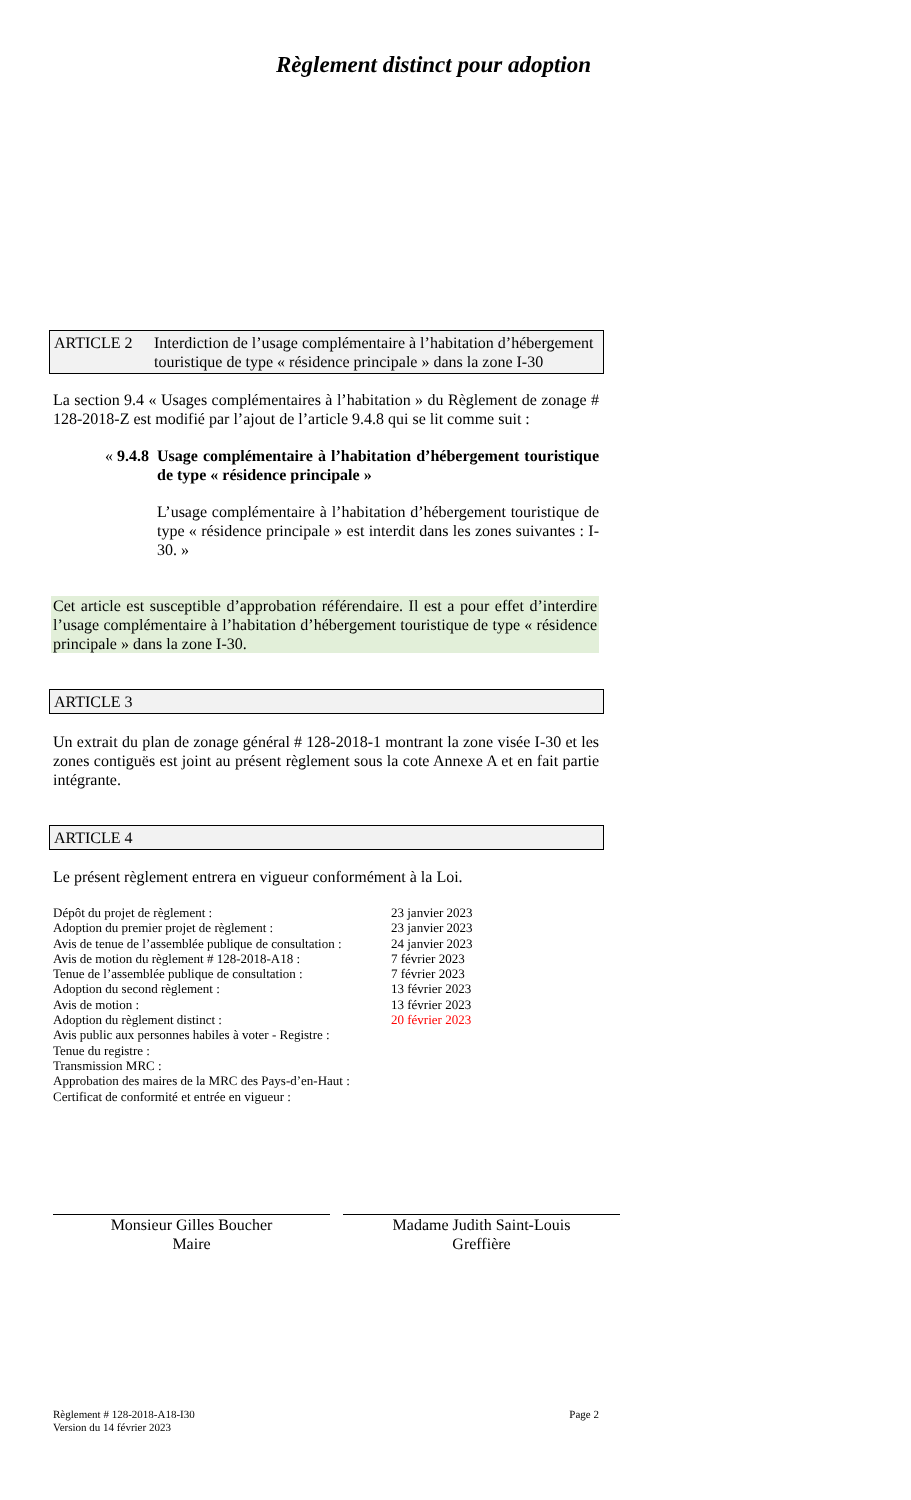Règlement distinct pour adoption
ARTICLE 2 Interdiction de l’usage complémentaire à l’habitation d’hébergement touristique de type « résidence principale » dans la zone I-30
La section 9.4 « Usages complémentaires à l’habitation » du Règlement de zonage # 128-2018-Z est modifié par l’ajout de l’article 9.4.8 qui se lit comme suit :
« 9.4.8 Usage complémentaire à l’habitation d’hébergement touristique de type « résidence principale »
L’usage complémentaire à l’habitation d’hébergement touristique de type « résidence principale » est interdit dans les zones suivantes : I-30. »
Cet article est susceptible d’approbation référendaire. Il est a pour effet d’interdire l’usage complémentaire à l’habitation d’hébergement touristique de type « résidence principale » dans la zone I-30.
ARTICLE 3
Un extrait du plan de zonage général # 128-2018-1 montrant la zone visée I-30 et les zones contiguës est joint au présent règlement sous la cote Annexe A et en fait partie intégrante.
ARTICLE 4
Le présent règlement entrera en vigueur conformément à la Loi.
| Dépôt du projet de règlement : | 23 janvier 2023 |
| Adoption du premier projet de règlement : | 23 janvier 2023 |
| Avis de tenue de l’assemblée publique de consultation : | 24 janvier 2023 |
| Avis de motion du règlement # 128-2018-A18 : | 7 février 2023 |
| Tenue de l’assemblée publique de consultation : | 7 février 2023 |
| Adoption du second règlement : | 13 février 2023 |
| Avis de motion : | 13 février 2023 |
| Adoption du règlement distinct : | 20 février 2023 |
| Avis public aux personnes habiles à voter - Registre : | |
| Tenue du registre : | |
| Transmission MRC : | |
| Approbation des maires de la MRC des Pays-d’en-Haut : | |
| Certificat de conformité et entrée en vigueur : | |
Monsieur Gilles Boucher
Maire
Madame Judith Saint-Louis
Greffière
Règlement # 128-2018-A18-I30
Version du 14 février 2023 Page 2